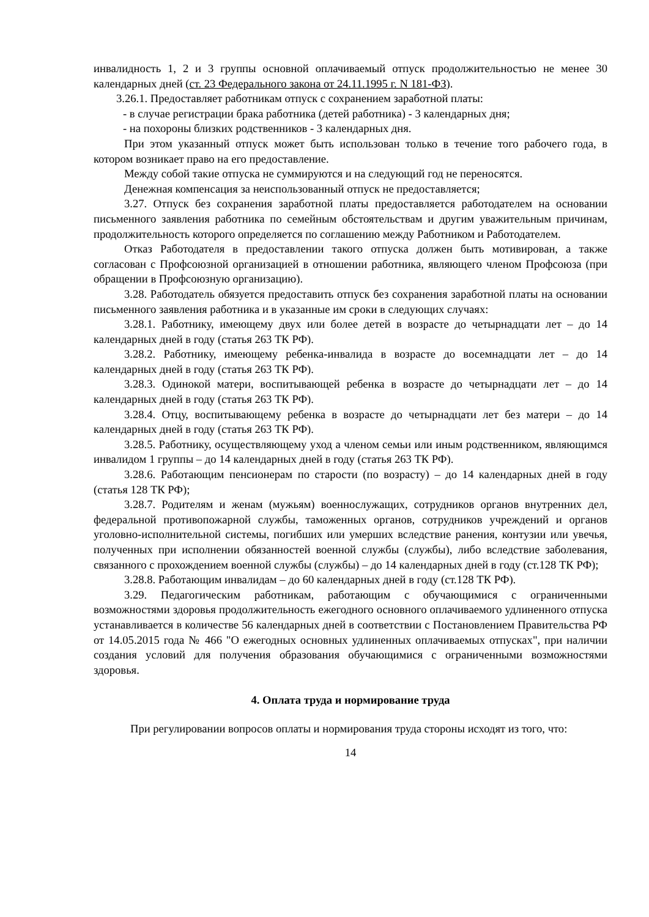инвалидность 1, 2 и 3 группы основной оплачиваемый отпуск продолжительностью не менее 30 календарных дней (ст. 23 Федерального закона от 24.11.1995 г. N 181-ФЗ).
3.26.1. Предоставляет работникам отпуск с сохранением заработной платы:
- в случае регистрации брака работника (детей работника) - 3 календарных дня;
- на похороны близких родственников - 3 календарных дня.
При этом указанный отпуск может быть использован только в течение того рабочего года, в котором возникает право на его предоставление.
Между собой такие отпуска не суммируются и на следующий год не переносятся.
Денежная компенсация за неиспользованный отпуск не предоставляется;
3.27. Отпуск без сохранения заработной платы предоставляется работодателем на основании письменного заявления работника по семейным обстоятельствам и другим уважительным причинам, продолжительность которого определяется по соглашению между Работником и Работодателем.
Отказ Работодателя в предоставлении такого отпуска должен быть мотивирован, а также согласован с Профсоюзной организацией в отношении работника, являющего членом Профсоюза (при обращении в Профсоюзную организацию).
3.28. Работодатель обязуется предоставить отпуск без сохранения заработной платы на основании письменного заявления работника и в указанные им сроки в следующих случаях:
3.28.1. Работнику, имеющему двух или более детей в возрасте до четырнадцати лет – до 14 календарных дней в году (статья 263 ТК РФ).
3.28.2. Работнику, имеющему ребенка-инвалида в возрасте до восемнадцати лет – до 14 календарных дней в году (статья 263 ТК РФ).
3.28.3. Одинокой матери, воспитывающей ребенка в возрасте до четырнадцати лет – до 14 календарных дней в году (статья 263 ТК РФ).
3.28.4. Отцу, воспитывающему ребенка в возрасте до четырнадцати лет без матери – до 14 календарных дней в году (статья 263 ТК РФ).
3.28.5. Работнику, осуществляющему уход а членом семьи или иным родственником, являющимся инвалидом 1 группы – до 14 календарных дней в году (статья 263 ТК РФ).
3.28.6. Работающим пенсионерам по старости (по возрасту) – до 14 календарных дней в году (статья 128 ТК РФ);
3.28.7. Родителям и женам (мужьям) военнослужащих, сотрудников органов внутренних дел, федеральной противопожарной службы, таможенных органов, сотрудников учреждений и органов уголовно-исполнительной системы, погибших или умерших вследствие ранения, контузии или увечья, полученных при исполнении обязанностей военной службы (службы), либо вследствие заболевания, связанного с прохождением военной службы (службы) – до 14 календарных дней в году (ст.128 ТК РФ);
3.28.8. Работающим инвалидам – до 60 календарных дней в году (ст.128 ТК РФ).
3.29. Педагогическим работникам, работающим с обучающимися с ограниченными возможностями здоровья продолжительность ежегодного основного оплачиваемого удлиненного отпуска устанавливается в количестве 56 календарных дней в соответствии с Постановлением Правительства РФ от 14.05.2015 года № 466 "О ежегодных основных удлиненных оплачиваемых отпусках", при наличии создания условий для получения образования обучающимися с ограниченными возможностями здоровья.
4. Оплата труда и нормирование труда
При регулировании вопросов оплаты и нормирования труда стороны исходят из того, что:
14